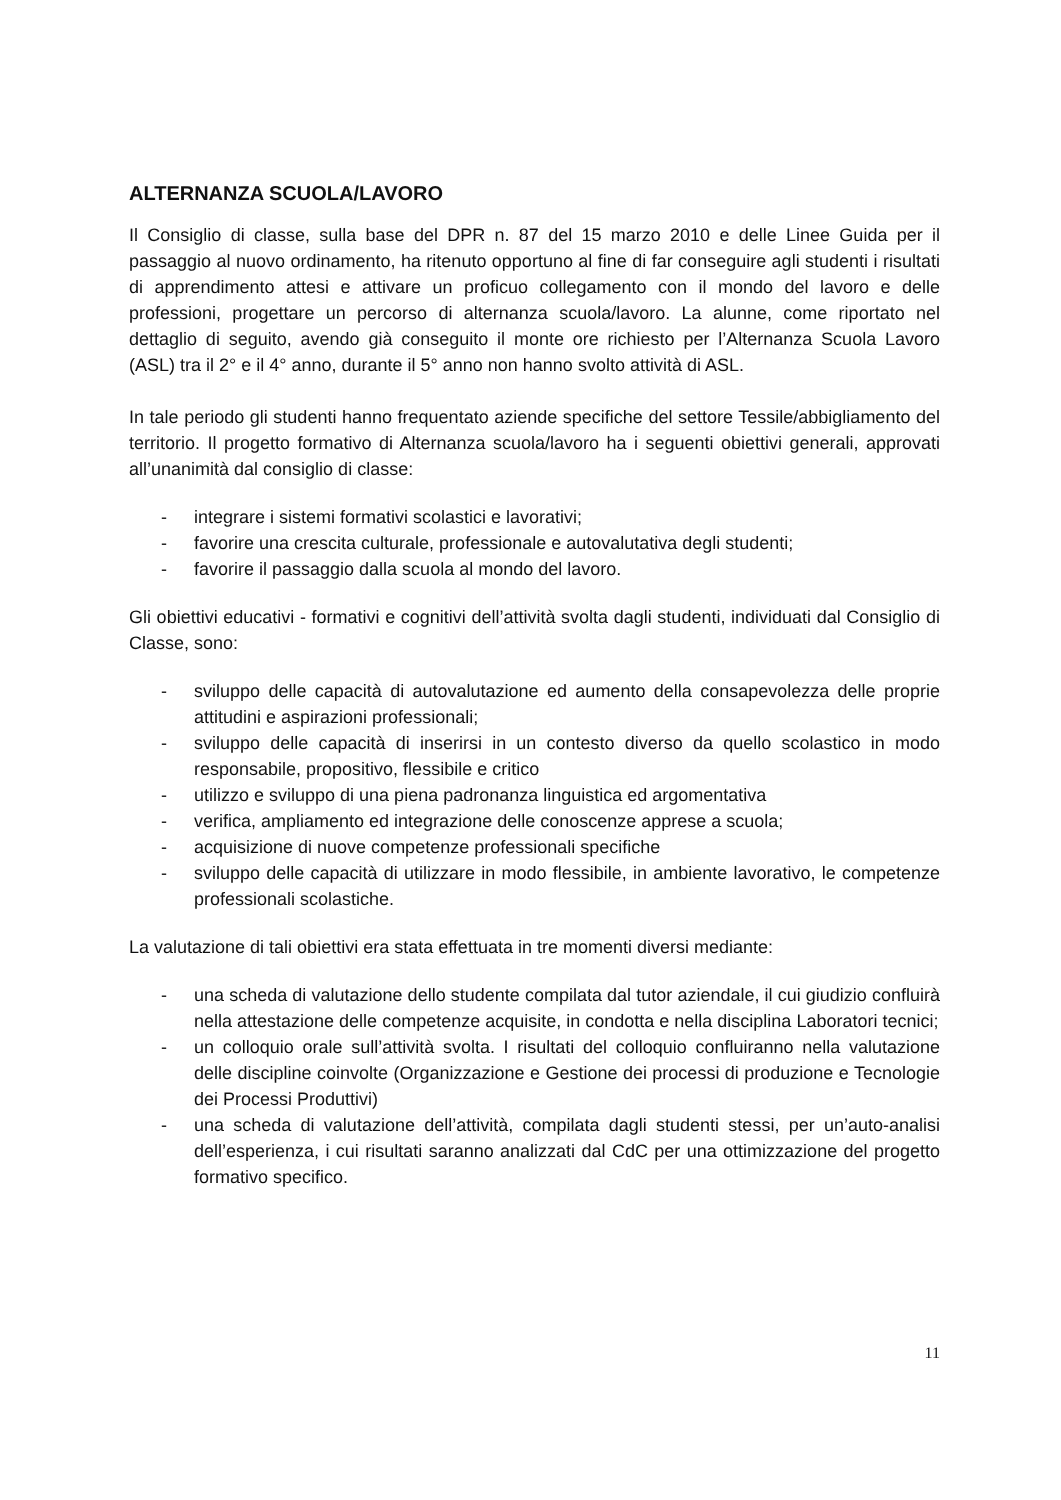ALTERNANZA SCUOLA/LAVORO
Il Consiglio di classe, sulla base del DPR n. 87 del 15 marzo 2010 e delle Linee Guida per il passaggio al nuovo ordinamento, ha ritenuto opportuno al fine di far conseguire agli studenti i risultati di apprendimento attesi e attivare un proficuo collegamento con il mondo del lavoro e delle professioni, progettare un percorso di alternanza scuola/lavoro. La alunne, come riportato nel dettaglio di seguito, avendo già conseguito il monte ore richiesto per l’Alternanza Scuola Lavoro (ASL) tra il 2° e il 4° anno, durante il 5° anno non hanno svolto attività di ASL.
In tale periodo gli studenti hanno frequentato aziende specifiche del settore Tessile/abbigliamento del territorio. Il progetto formativo di Alternanza scuola/lavoro ha i seguenti obiettivi generali, approvati all’unanimità dal consiglio di classe:
- integrare i sistemi formativi scolastici e lavorativi;
- favorire una crescita culturale, professionale e autovalutativa degli studenti;
- favorire il passaggio dalla scuola al mondo del lavoro.
Gli obiettivi educativi - formativi e cognitivi dell’attività svolta dagli studenti, individuati dal Consiglio di Classe, sono:
- sviluppo delle capacità di autovalutazione ed aumento della consapevolezza delle proprie attitudini e aspirazioni professionali;
- sviluppo delle capacità di inserirsi in un contesto diverso da quello scolastico in modo responsabile, propositivo, flessibile e critico
- utilizzo e sviluppo di una piena padronanza linguistica ed argomentativa
- verifica, ampliamento ed integrazione delle conoscenze apprese a scuola;
- acquisizione di nuove competenze professionali specifiche
- sviluppo delle capacità di utilizzare in modo flessibile, in ambiente lavorativo, le competenze professionali scolastiche.
La valutazione di tali obiettivi era stata effettuata in tre momenti diversi mediante:
- una scheda di valutazione dello studente compilata dal tutor aziendale, il cui giudizio confluirà nella attestazione delle competenze acquisite, in condotta e nella disciplina Laboratori tecnici;
- un colloquio orale sull’attività svolta. I risultati del colloquio confluiranno nella valutazione delle discipline coinvolte (Organizzazione e Gestione dei processi di produzione e Tecnologie dei Processi Produttivi)
- una scheda di valutazione dell’attività, compilata dagli studenti stessi, per un’auto-analisi dell’esperienza, i cui risultati saranno analizzati dal CdC per una ottimizzazione del progetto formativo specifico.
11